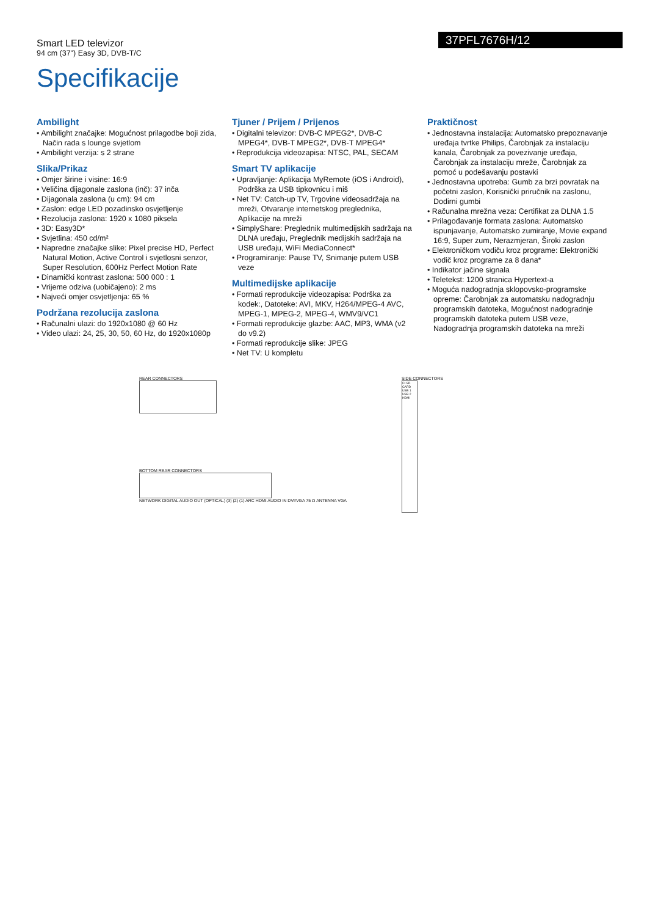Smart LED televizor
94 cm (37") Easy 3D, DVB-T/C
37PFL7676H/12
Specifikacije
Ambilight
• Ambilight značajke: Mogućnost prilagodbe boji zida, Način rada s lounge svjetlom
• Ambilight verzija: s 2 strane
Slika/Prikaz
• Omjer širine i visine: 16:9
• Veličina dijagonale zaslona (inč): 37 inča
• Dijagonala zaslona (u cm): 94 cm
• Zaslon: edge LED pozadinsko osvjetljenje
• Rezolucija zaslona: 1920 x 1080 piksela
• 3D: Easy3D*
• Svjetlina: 450 cd/m²
• Napredne značajke slike: Pixel precise HD, Perfect Natural Motion, Active Control i svjetlosni senzor, Super Resolution, 600Hz Perfect Motion Rate
• Dinamički kontrast zaslona: 500 000 : 1
• Vrijeme odziva (uobičajeno): 2 ms
• Najveći omjer osvjetljenja: 65 %
Podržana rezolucija zaslona
• Računalni ulazi: do 1920x1080 @ 60 Hz
• Video ulazi: 24, 25, 30, 50, 60 Hz, do 1920x1080p
Tjuner / Prijem / Prijenos
• Digitalni televizor: DVB-C MPEG2*, DVB-C MPEG4*, DVB-T MPEG2*, DVB-T MPEG4*
• Reprodukcija videozapisa: NTSC, PAL, SECAM
Smart TV aplikacije
• Upravljanje: Aplikacija MyRemote (iOS i Android), Podrška za USB tipkovnicu i miš
• Net TV: Catch-up TV, Trgovine videosadržaja na mreži, Otvaranje internetskog preglednika, Aplikacije na mreži
• SimplyShare: Preglednik multimedijskih sadržaja na DLNA uređaju, Preglednik medijskih sadržaja na USB uređaju, WiFi MediaConnect*
• Programiranje: Pause TV, Snimanje putem USB veze
Multimedijske aplikacije
• Formati reprodukcije videozapisa: Podrška za kodek:, Datoteke: AVI, MKV, H264/MPEG-4 AVC, MPEG-1, MPEG-2, MPEG-4, WMV9/VC1
• Formati reprodukcije glazbe: AAC, MP3, WMA (v2 do v9.2)
• Formati reprodukcije slike: JPEG
• Net TV: U kompletu
Praktičnost
• Jednostavna instalacija: Automatsko prepoznavanje uređaja tvrtke Philips, Čarobnjak za instalaciju kanala, Čarobnjak za povezivanje uređaja, Čarobnjak za instalaciju mreže, Čarobnjak za pomoć u podešavanju postavki
• Jednostavna upotreba: Gumb za brzi povratak na početni zaslon, Korisnički priručnik na zaslonu, Dodirni gumbi
• Računalna mrežna veza: Certifikat za DLNA 1.5
• Prilagođavanje formata zaslona: Automatsko ispunjavanje, Automatsko zumiranje, Movie expand 16:9, Super zum, Nerazmjeran, Široki zaslon
• Elektroničkom vodiču kroz programe: Elektronički vodič kroz programe za 8 dana*
• Indikator jačine signala
• Teletekst: 1200 stranica Hypertext-a
• Moguća nadogradnja sklopovsko-programske opreme: Čarobnjak za automatsku nadogradnju programskih datoteka, Mogućnost nadogradnje programskih datoteka putem USB veze, Nadogradnja programskih datoteka na mreži
REAR CONNECTORS
BOTTOM REAR CONNECTORS
NETWORK DIGITAL AUDIO OUT (OPTICAL) (3) (2) (1) ARC HDMI AUDIO IN DVI/VGA 75 Ω ANTENNA VGA
SIDE CONNECTORS
CI SD CARD USB 1 USB 2 HDMI